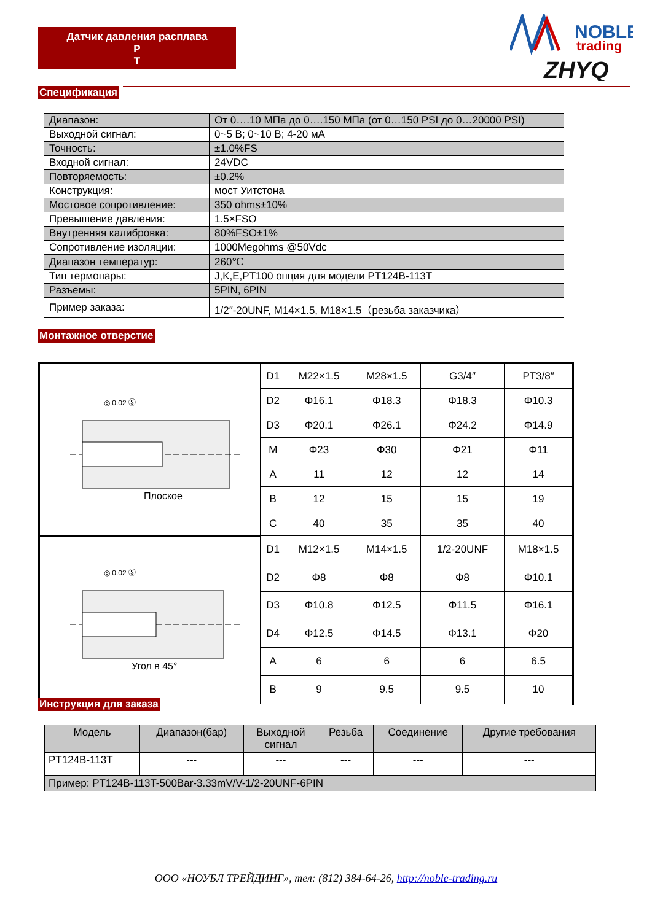Датчик давления расплава
P
T
NOBLE
trading
ZHYQ
Спецификация
| Диапазон: | От 0….10 МПа до 0….150 МПа (от 0…150 PSI до 0…20000 PSI) |
| Выходной сигнал: | 0~5 В; 0~10 В; 4-20 мА |
| Точность: | ±1.0%FS |
| Входной сигнал: | 24VDC |
| Повторяемость: | ±0.2% |
| Конструкция: | мост Уитстона |
| Мостовое сопротивление: | 350 ohms±10% |
| Превышение давления: | 1.5×FSO |
| Внутренняя калибровка: | 80%FSO±1% |
| Сопротивление изоляции: | 1000Megohms @50Vdc |
| Диапазон температур: | 260℃ |
| Тип термопары: | J,K,E,PT100 опция для модели PT124B-113T |
| Разъемы: | 5PIN, 6PIN |
| Пример заказа: | 1/2″-20UNF, M14×1.5, M18×1.5（резьба заказчика） |
Монтажное отверстие
| Плоское ◎ 0.02 Ⓢ | D1 | M22×1.5 | M28×1.5 | G3/4″ | PT3/8″ |
| | D2 | Φ16.1 | Φ18.3 | Φ18.3 | Φ10.3 |
| | D3 | Φ20.1 | Φ26.1 | Φ24.2 | Φ14.9 |
| | M | Φ23 | Φ30 | Φ21 | Φ11 |
| | A | 11 | 12 | 12 | 14 |
| | B | 12 | 15 | 15 | 19 |
| | C | 40 | 35 | 35 | 40 |
| Угол в 45° ◎ 0.02 Ⓢ | D1 | M12×1.5 | M14×1.5 | 1/2-20UNF | M18×1.5 |
| | D2 | Φ8 | Φ8 | Φ8 | Φ10.1 |
| | D3 | Φ10.8 | Φ12.5 | Φ11.5 | Φ16.1 |
| | D4 | Φ12.5 | Φ14.5 | Φ13.1 | Φ20 |
| | A | 6 | 6 | 6 | 6.5 |
| | B | 9 | 9.5 | 9.5 | 10 |
Инструкция для заказа
| Модель | Диапазон(бар) | Выходной сигнал | Резьба | Соединение | Другие требования |
| --- | --- | --- | --- | --- | --- |
| PT124B-113T | --- | --- | --- | --- | --- |
| Пример: PT124B-113T-500Bar-3.33mV/V-1/2-20UNF-6PIN | | | | | |
ООО «НОУБЛ ТРЕЙДИНГ», тел: (812) 384-64-26, http://noble-trading.ru